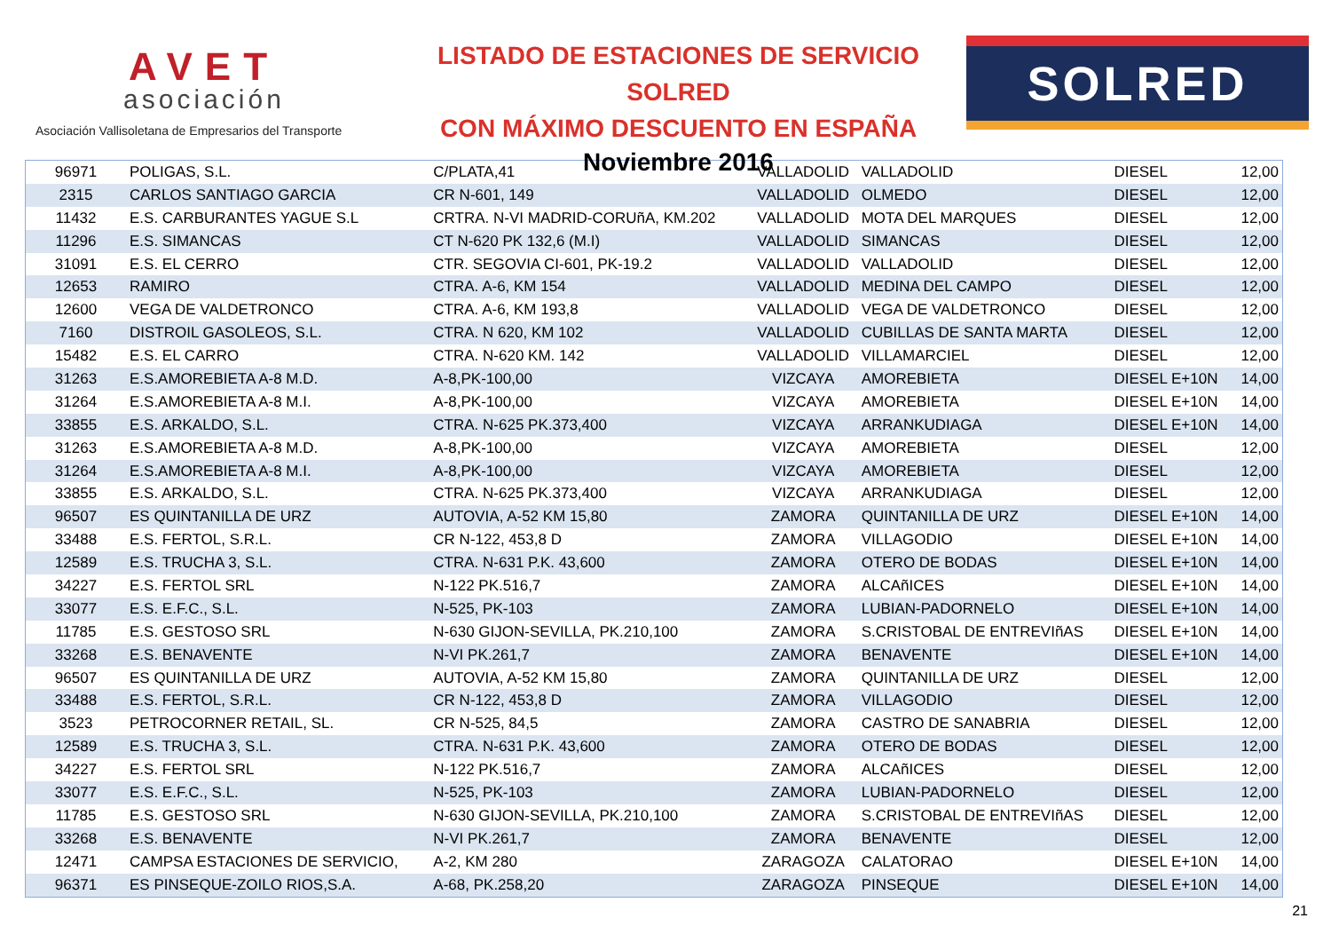AVET
asociación
Asociación Vallisoletana de Empresarios del Transporte
LISTADO DE ESTACIONES DE SERVICIO SOLRED
CON MÁXIMO DESCUENTO EN ESPAÑA
Noviembre 2016
SOLRED
| 96971 | POLIGAS, S.L. | C/PLATA,41 | VALLADOLID | VALLADOLID | DIESEL | 12,00 |
| 2315 | CARLOS SANTIAGO GARCIA | CR N-601, 149 | VALLADOLID | OLMEDO | DIESEL | 12,00 |
| 11432 | E.S. CARBURANTES YAGUE S.L | CRTRA. N-VI MADRID-CORUñA, KM.202 | VALLADOLID | MOTA DEL MARQUES | DIESEL | 12,00 |
| 11296 | E.S. SIMANCAS | CT N-620 PK 132,6 (M.I) | VALLADOLID | SIMANCAS | DIESEL | 12,00 |
| 31091 | E.S. EL CERRO | CTR. SEGOVIA CI-601, PK-19.2 | VALLADOLID | VALLADOLID | DIESEL | 12,00 |
| 12653 | RAMIRO | CTRA. A-6, KM 154 | VALLADOLID | MEDINA DEL CAMPO | DIESEL | 12,00 |
| 12600 | VEGA DE VALDETRONCO | CTRA. A-6, KM 193,8 | VALLADOLID | VEGA DE VALDETRONCO | DIESEL | 12,00 |
| 7160 | DISTROIL GASOLEOS, S.L. | CTRA. N 620, KM 102 | VALLADOLID | CUBILLAS DE SANTA MARTA | DIESEL | 12,00 |
| 15482 | E.S. EL CARRO | CTRA. N-620 KM. 142 | VALLADOLID | VILLAMARCIEL | DIESEL | 12,00 |
| 31263 | E.S.AMOREBIETA A-8 M.D. | A-8,PK-100,00 | VIZCAYA | AMOREBIETA | DIESEL E+10N | 14,00 |
| 31264 | E.S.AMOREBIETA A-8 M.I. | A-8,PK-100,00 | VIZCAYA | AMOREBIETA | DIESEL E+10N | 14,00 |
| 33855 | E.S. ARKALDO, S.L. | CTRA. N-625 PK.373,400 | VIZCAYA | ARRANKUDIAGA | DIESEL E+10N | 14,00 |
| 31263 | E.S.AMOREBIETA A-8 M.D. | A-8,PK-100,00 | VIZCAYA | AMOREBIETA | DIESEL | 12,00 |
| 31264 | E.S.AMOREBIETA A-8 M.I. | A-8,PK-100,00 | VIZCAYA | AMOREBIETA | DIESEL | 12,00 |
| 33855 | E.S. ARKALDO, S.L. | CTRA. N-625 PK.373,400 | VIZCAYA | ARRANKUDIAGA | DIESEL | 12,00 |
| 96507 | ES QUINTANILLA DE URZ | AUTOVIA, A-52 KM 15,80 | ZAMORA | QUINTANILLA DE URZ | DIESEL E+10N | 14,00 |
| 33488 | E.S. FERTOL, S.R.L. | CR N-122, 453,8 D | ZAMORA | VILLAGODIO | DIESEL E+10N | 14,00 |
| 12589 | E.S. TRUCHA 3, S.L. | CTRA. N-631 P.K. 43,600 | ZAMORA | OTERO DE BODAS | DIESEL E+10N | 14,00 |
| 34227 | E.S. FERTOL SRL | N-122 PK.516,7 | ZAMORA | ALCAñICES | DIESEL E+10N | 14,00 |
| 33077 | E.S. E.F.C., S.L. | N-525, PK-103 | ZAMORA | LUBIAN-PADORNELO | DIESEL E+10N | 14,00 |
| 11785 | E.S. GESTOSO SRL | N-630 GIJON-SEVILLA, PK.210,100 | ZAMORA | S.CRISTOBAL DE ENTREVIñAS | DIESEL E+10N | 14,00 |
| 33268 | E.S. BENAVENTE | N-VI PK.261,7 | ZAMORA | BENAVENTE | DIESEL E+10N | 14,00 |
| 96507 | ES QUINTANILLA DE URZ | AUTOVIA, A-52 KM 15,80 | ZAMORA | QUINTANILLA DE URZ | DIESEL | 12,00 |
| 33488 | E.S. FERTOL, S.R.L. | CR N-122, 453,8 D | ZAMORA | VILLAGODIO | DIESEL | 12,00 |
| 3523 | PETROCORNER RETAIL, SL. | CR N-525, 84,5 | ZAMORA | CASTRO DE SANABRIA | DIESEL | 12,00 |
| 12589 | E.S. TRUCHA 3, S.L. | CTRA. N-631 P.K. 43,600 | ZAMORA | OTERO DE BODAS | DIESEL | 12,00 |
| 34227 | E.S. FERTOL SRL | N-122 PK.516,7 | ZAMORA | ALCAñICES | DIESEL | 12,00 |
| 33077 | E.S. E.F.C., S.L. | N-525, PK-103 | ZAMORA | LUBIAN-PADORNELO | DIESEL | 12,00 |
| 11785 | E.S. GESTOSO SRL | N-630 GIJON-SEVILLA, PK.210,100 | ZAMORA | S.CRISTOBAL DE ENTREVIñAS | DIESEL | 12,00 |
| 33268 | E.S. BENAVENTE | N-VI PK.261,7 | ZAMORA | BENAVENTE | DIESEL | 12,00 |
| 12471 | CAMPSA ESTACIONES DE SERVICIO, | A-2, KM 280 | ZARAGOZA | CALATORAO | DIESEL E+10N | 14,00 |
| 96371 | ES PINSEQUE-ZOILO RIOS,S.A. | A-68, PK.258,20 | ZARAGOZA | PINSEQUE | DIESEL E+10N | 14,00 |
21